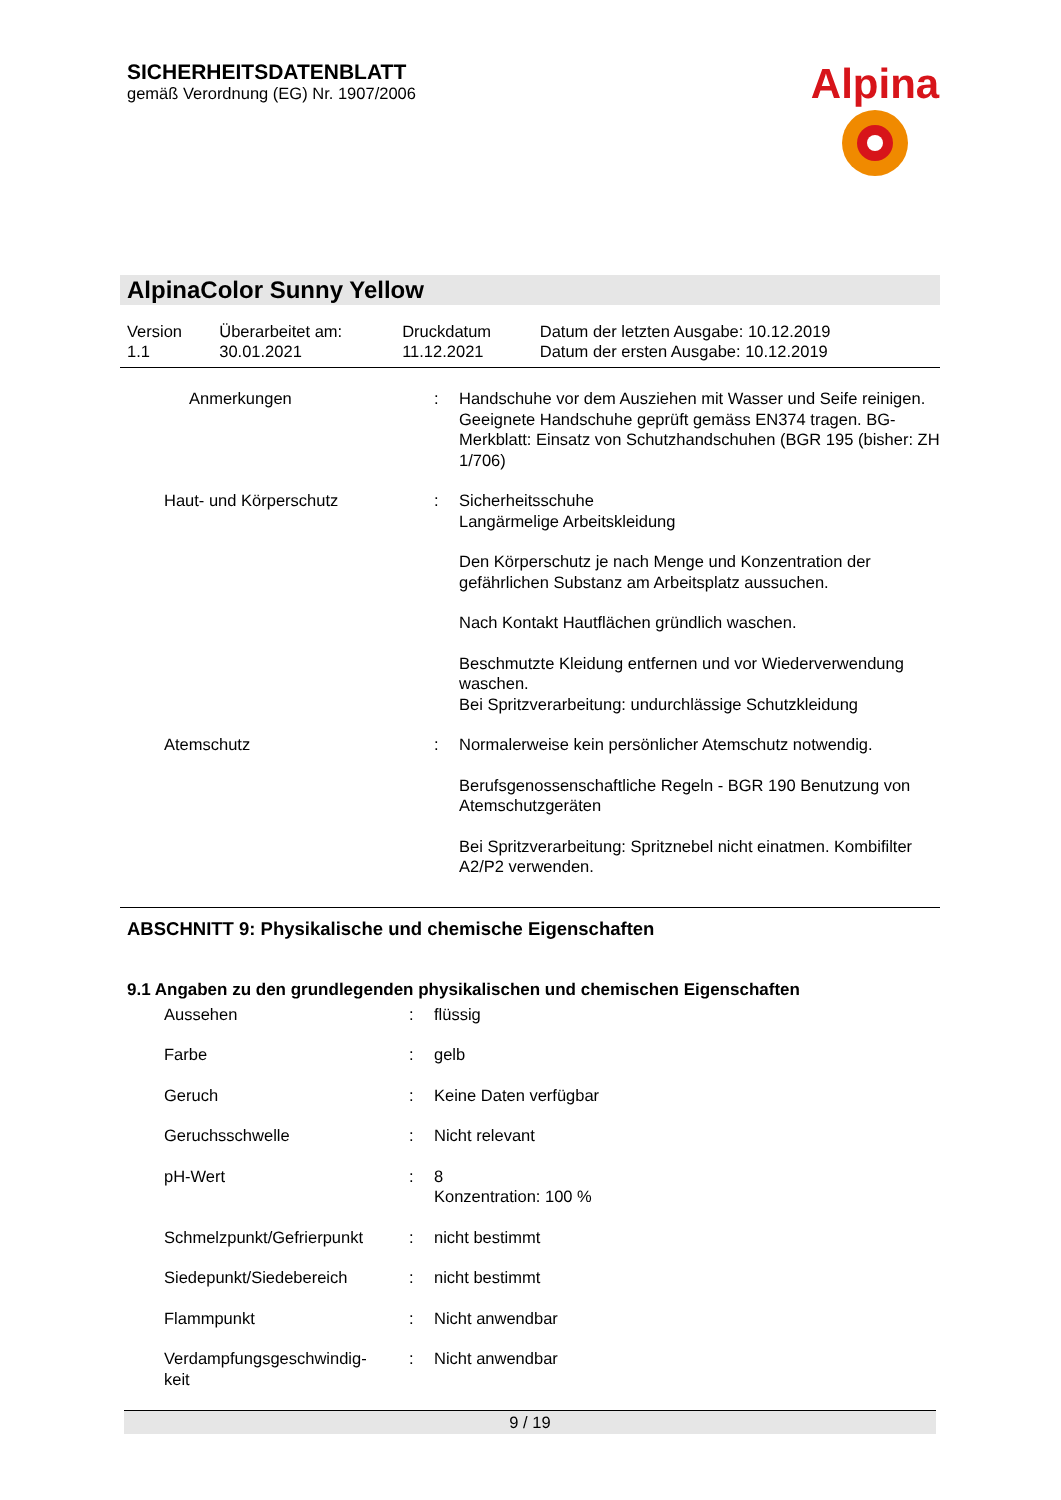SICHERHEITSDATENBLATT
gemäß Verordnung (EG) Nr. 1907/2006
Alpina
AlpinaColor Sunny Yellow
| Version | Überarbeitet am: | Druckdatum | Datum der letzten Ausgabe: 10.12.2019 |
| 1.1 | 30.01.2021 | 11.12.2021 | Datum der ersten Ausgabe: 10.12.2019 |
| Anmerkungen | : | Handschuhe vor dem Ausziehen mit Wasser und Seife reinigen. Geeignete Handschuhe geprüft gemäss EN374 tragen. BG-Merkblatt: Einsatz von Schutzhandschuhen (BGR 195 (bisher: ZH 1/706) |
| Haut- und Körperschutz | : | Sicherheitsschuhe Langärmelige Arbeitskleidung Den Körperschutz je nach Menge und Konzentration der gefährlichen Substanz am Arbeitsplatz aussuchen. Nach Kontakt Hautflächen gründlich waschen. Beschmutzte Kleidung entfernen und vor Wiederverwendung waschen. Bei Spritzverarbeitung: undurchlässige Schutzkleidung |
| Atemschutz | : | Normalerweise kein persönlicher Atemschutz notwendig. Berufsgenossenschaftliche Regeln - BGR 190 Benutzung von Atemschutzgeräten Bei Spritzverarbeitung: Spritznebel nicht einatmen. Kombifilter A2/P2 verwenden. |
ABSCHNITT 9: Physikalische und chemische Eigenschaften
9.1 Angaben zu den grundlegenden physikalischen und chemischen Eigenschaften
| Aussehen | : | flüssig |
| Farbe | : | gelb |
| Geruch | : | Keine Daten verfügbar |
| Geruchsschwelle | : | Nicht relevant |
| pH-Wert | : | 8 Konzentration: 100 % |
| Schmelzpunkt/Gefrierpunkt | : | nicht bestimmt |
| Siedepunkt/Siedebereich | : | nicht bestimmt |
| Flammpunkt | : | Nicht anwendbar |
| Verdampfungsgeschwindig- keit | : | Nicht anwendbar |
9 / 19